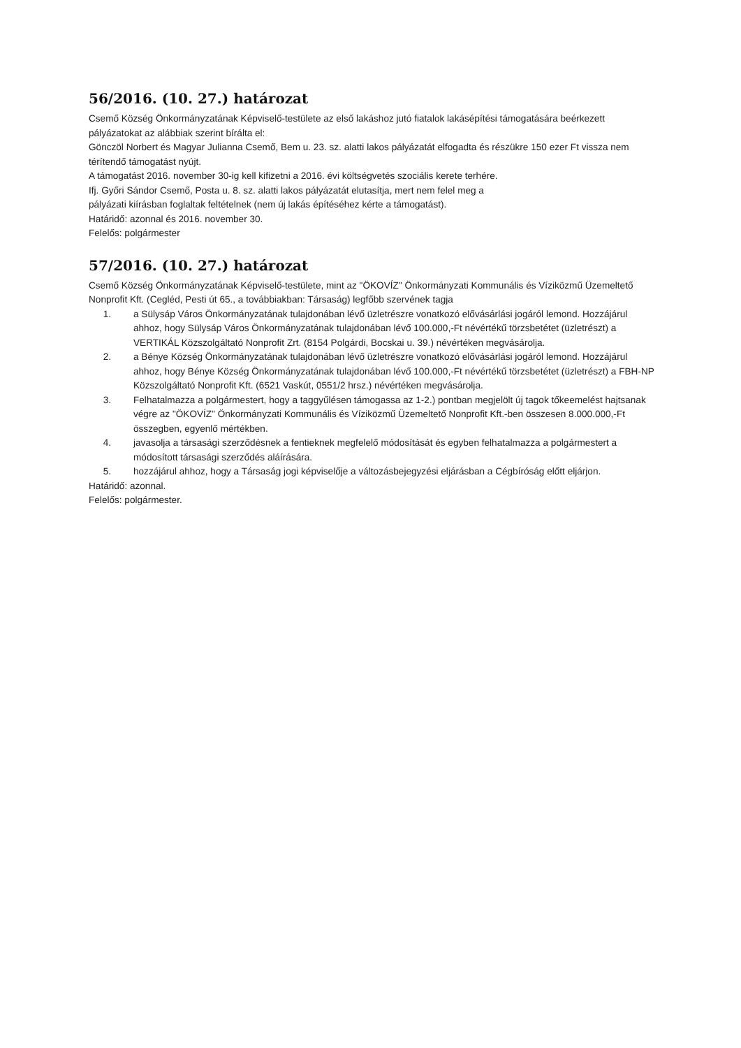56/2016. (10. 27.) határozat
Csemő Község Önkormányzatának Képviselő-testülete az első lakáshoz jutó fiatalok lakásépítési támogatására beérkezett pályázatokat az alábbiak szerint bírálta el:
Gönczöl Norbert és Magyar Julianna Csemő, Bem u. 23. sz. alatti lakos pályázatát elfogadta és részükre 150 ezer Ft vissza nem térítendő támogatást nyújt.
A támogatást 2016. november 30-ig kell kifizetni a 2016. évi költségvetés szociális kerete terhére.
Ifj. Győri Sándor Csemő, Posta u. 8. sz. alatti lakos pályázatát elutasítja, mert nem felel meg a
pályázati kiírásban foglaltak feltételnek (nem új lakás építéséhez kérte a támogatást).
Határidő: azonnal és 2016. november 30.
Felelős: polgármester
57/2016. (10. 27.) határozat
Csemő Község Önkormányzatának Képviselő-testülete, mint az "ÖKOVÍZ" Önkormányzati Kommunális és Víziközmű Üzemeltető Nonprofit Kft. (Cegléd, Pesti út 65., a továbbiakban: Társaság) legfőbb szervének tagja
1. a Sülysáp Város Önkormányzatának tulajdonában lévő üzletrészre vonatkozó elővásárlási jogáról lemond. Hozzájárul ahhoz, hogy Sülysáp Város Önkormányzatának tulajdonában lévő 100.000,-Ft névértékű törzsbetétet (üzletrészt) a VERTIKÁL Közszolgáltató Nonprofit Zrt. (8154 Polgárdi, Bocskai u. 39.) névértéken megvásárolja.
2. a Bénye Község Önkormányzatának tulajdonában lévő üzletrészre vonatkozó elővásárlási jogáról lemond. Hozzájárul ahhoz, hogy Bénye Község Önkormányzatának tulajdonában lévő 100.000,-Ft névértékű törzsbetétet (üzletrészt) a FBH-NP Közszolgáltató Nonprofit Kft. (6521 Vaskút, 0551/2 hrsz.) névértéken megvásárolja.
3. Felhatalmazza a polgármestert, hogy a taggyűlésen támogassa az 1-2.) pontban megjelölt új tagok tőkeemelést hajtsanak végre az "ÖKOVÍZ" Önkormányzati Kommunális és Víziközmű Üzemeltető Nonprofit Kft.-ben összesen 8.000.000,-Ft összegben, egyenlő mértékben.
4. javasolja a társasági szerződésnek a fentieknek megfelelő módosítását és egyben felhatalmazza a polgármestert a módosított társasági szerződés aláírására.
5. hozzájárul ahhoz, hogy a Társaság jogi képviselője a változásbejegyzési eljárásban a Cégbíróság előtt eljárjon.
Határidő: azonnal.
Felelős: polgármester.